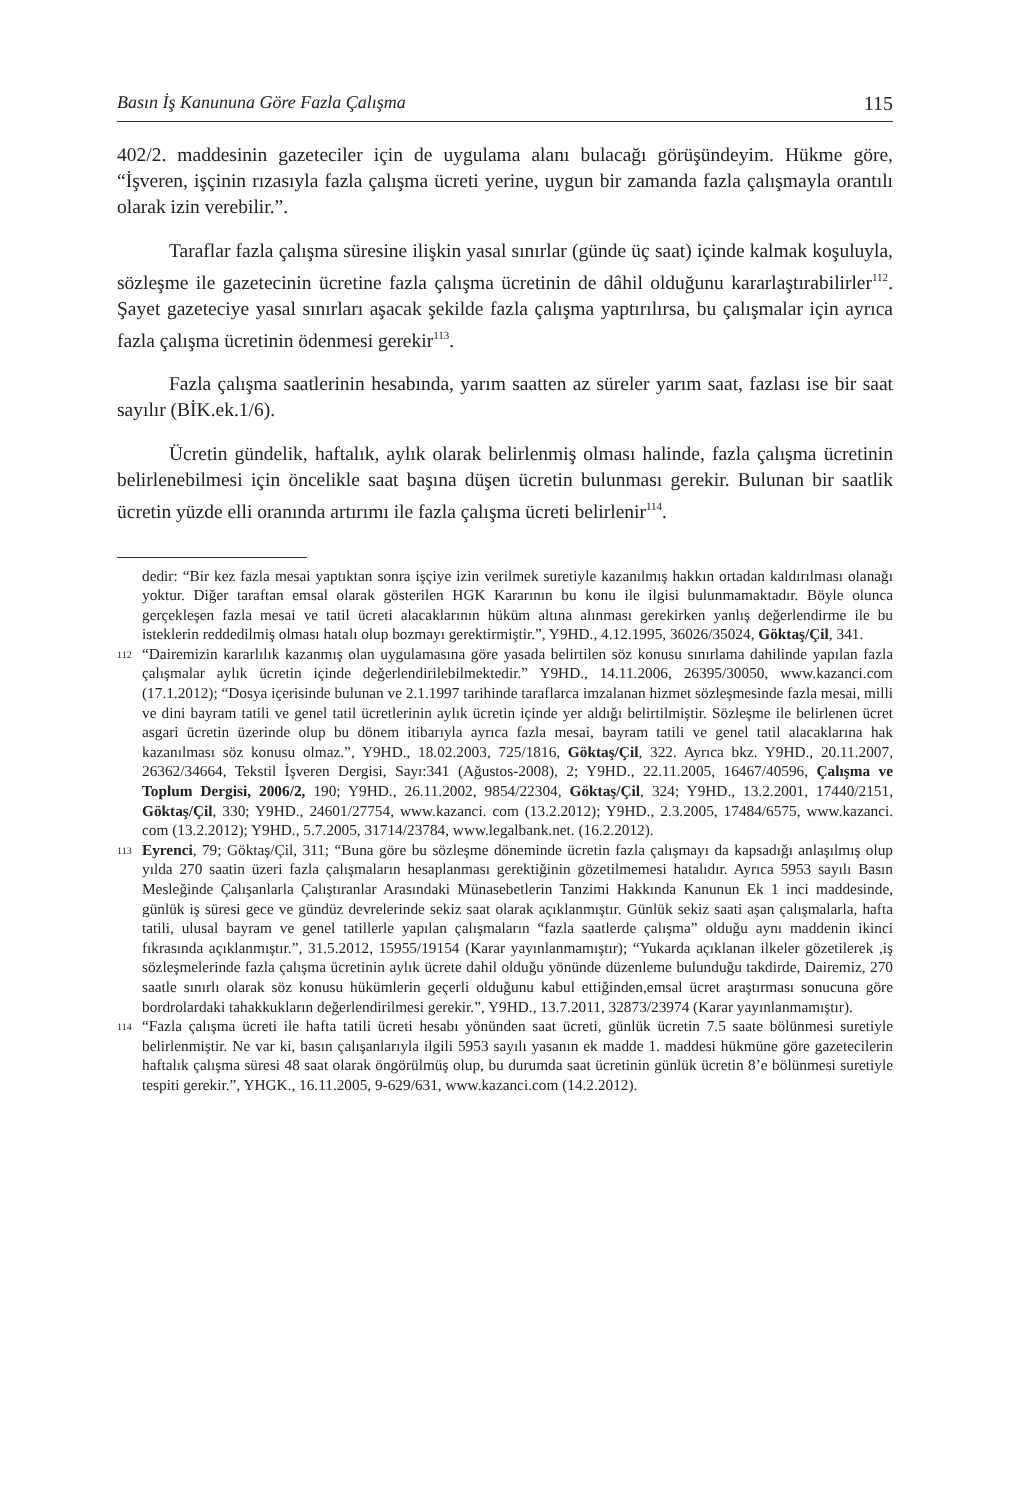Basın İş Kanununa Göre Fazla Çalışma 115
402/2. maddesinin gazeteciler için de uygulama alanı bulacağı görüşündeyim. Hükme göre, “İşveren, işçinin rızasıyla fazla çalışma ücreti yerine, uygun bir zamanda fazla çalışmayla orantılı olarak izin verebilir.”.
Taraflar fazla çalışma süresine ilişkin yasal sınırlar (günde üç saat) içinde kalmak koşuluyla, sözleşme ile gazetecinin ücretine fazla çalışma ücretinin de dâhil olduğunu kararlaştırabilirler<sup>112</sup>. Şayet gazeteciye yasal sınırları aşacak şekilde fazla çalışma yaptırılırsa, bu çalışmalar için ayrıca fazla çalışma ücretinin ödenmesi gerekir<sup>113</sup>.
Fazla çalışma saatlerinin hesabında, yarım saatten az süreler yarım saat, fazlası ise bir saat sayılır (BİK.ek.1/6).
Ücretin gündelik, haftalık, aylık olarak belirlenmiş olması halinde, fazla çalışma ücretinin belirlenebilmesi için öncelikle saat başına düşen ücretin bulunması gerekir. Bulunan bir saatlik ücretin yüzde elli oranında artırımı ile fazla çalışma ücreti belirlenir<sup>114</sup>.
dedir: “Bir kez fazla mesai yaptıktan sonra işçiye izin verilmek suretiyle kazanılmış hakkın ortadan kaldırılması olanağı yoktur. Diğer taraftan emsal olarak gösterilen HGK Kararının bu konu ile ilgisi bulunmamaktadır. Böyle olunca gerçekleşen fazla mesai ve tatil ücreti alacaklarının hüküm altına alınması gerekirken yanlış değerlendirme ile bu isteklerin reddedilmiş olması hatalı olup bozmayı gerektirmiştir.”, Y9HD., 4.12.1995, 36026/35024, Göktaş/Çil, 341.
<sup>112</sup> “Dairemizin kararlılık kazanmış olan uygulamasına göre yasada belirtilen söz konusu sınırlama dahilinde yapılan fazla çalışmalar aylık ücretin içinde değerlendirilebilmektedir.” Y9HD., 14.11.2006, 26395/30050, www.kazanci.com (17.1.2012); “Dosya içerisinde bulunan ve 2.1.1997 tarihinde taraflarca imzalanan hizmet sözleşmesinde fazla mesai, milli ve dini bayram tatili ve genel tatil ücretlerinin aylık ücretin içinde yer aldığı belirtilmiştir. Sözleşme ile belirlenen ücret asgari ücretin üzerinde olup bu dönem itibarıyla ayrıca fazla mesai, bayram tatili ve genel tatil alacaklarına hak kazanılması söz konusu olmaz.”, Y9HD., 18.02.2003, 725/1816, Göktaş/Çil, 322. Ayrıca bkz. Y9HD., 20.11.2007, 26362/34664, Tekstil İşveren Dergisi, Sayı:341 (Ağustos-2008), 2; Y9HD., 22.11.2005, 16467/40596, Çalışma ve Toplum Dergisi, 2006/2, 190; Y9HD., 26.11.2002, 9854/22304, Göktaş/Çil, 324; Y9HD., 13.2.2001, 17440/2151, Göktaş/Çil, 330; Y9HD., 24601/27754, www.kazanci. com (13.2.2012); Y9HD., 2.3.2005, 17484/6575, www.kazanci. com (13.2.2012); Y9HD., 5.7.2005, 31714/23784, www.legalbank.net. (16.2.2012).
<sup>113</sup> Eyrenci, 79; Göktaş/Çil, 311; “Buna göre bu sözleşme döneminde ücretin fazla çalışmayı da kapsadığı anlaşılmış olup yılda 270 saatin üzeri fazla çalışmaların hesaplanması gerektiğinin gözetilmemesi hatalıdır. Ayrıca 5953 sayılı Basın Mesleğinde Çalışanlarla Çalıştıranlar Arasındaki Münasebetlerin Tanzimi Hakkında Kanunun Ek 1 inci maddesinde, günlük iş süresi gece ve gündüz devrelerinde sekiz saat olarak açıklanmıştır. Günlük sekiz saati aşan çalışmalarla, hafta tatili, ulusal bayram ve genel tatillerle yapılan çalışmaların “fazla saatlerde çalışma” olduğu aynı maddenin ikinci fıkrasında açıklanmıştır.”, 31.5.2012, 15955/19154 (Karar yayınlanmamıştır); “Yukarda açıklanan ilkeler gözetilerek ,iş sözleşmelerinde fazla çalışma ücretinin aylık ücrete dahil olduğu yönünde düzenleme bulunduğu takdirde, Dairemiz, 270 saatle sınırlı olarak söz konusu hükümlerin geçerli olduğunu kabul ettiğinden,emsal ücret araştırması sonucuna göre bordrolardaki tahakkukların değerlendirilmesi gerekir.”, Y9HD., 13.7.2011, 32873/23974 (Karar yayınlanmamıştır).
<sup>114</sup> “Fazla çalışma ücreti ile hafta tatili ücreti hesabı yönünden saat ücreti, günlük ücretin 7.5 saate bölünmesi suretiyle belirlenmiştir. Ne var ki, basın çalışanlarıyla ilgili 5953 sayılı yasanın ek madde 1. maddesi hükmüne göre gazetecilerin haftalık çalışma süresi 48 saat olarak öngörülmüş olup, bu durumda saat ücretinin günlük ücretin 8’e bölünmesi suretiyle tespiti gerekir.”, YHGK., 16.11.2005, 9-629/631, www.kazanci.com (14.2.2012).